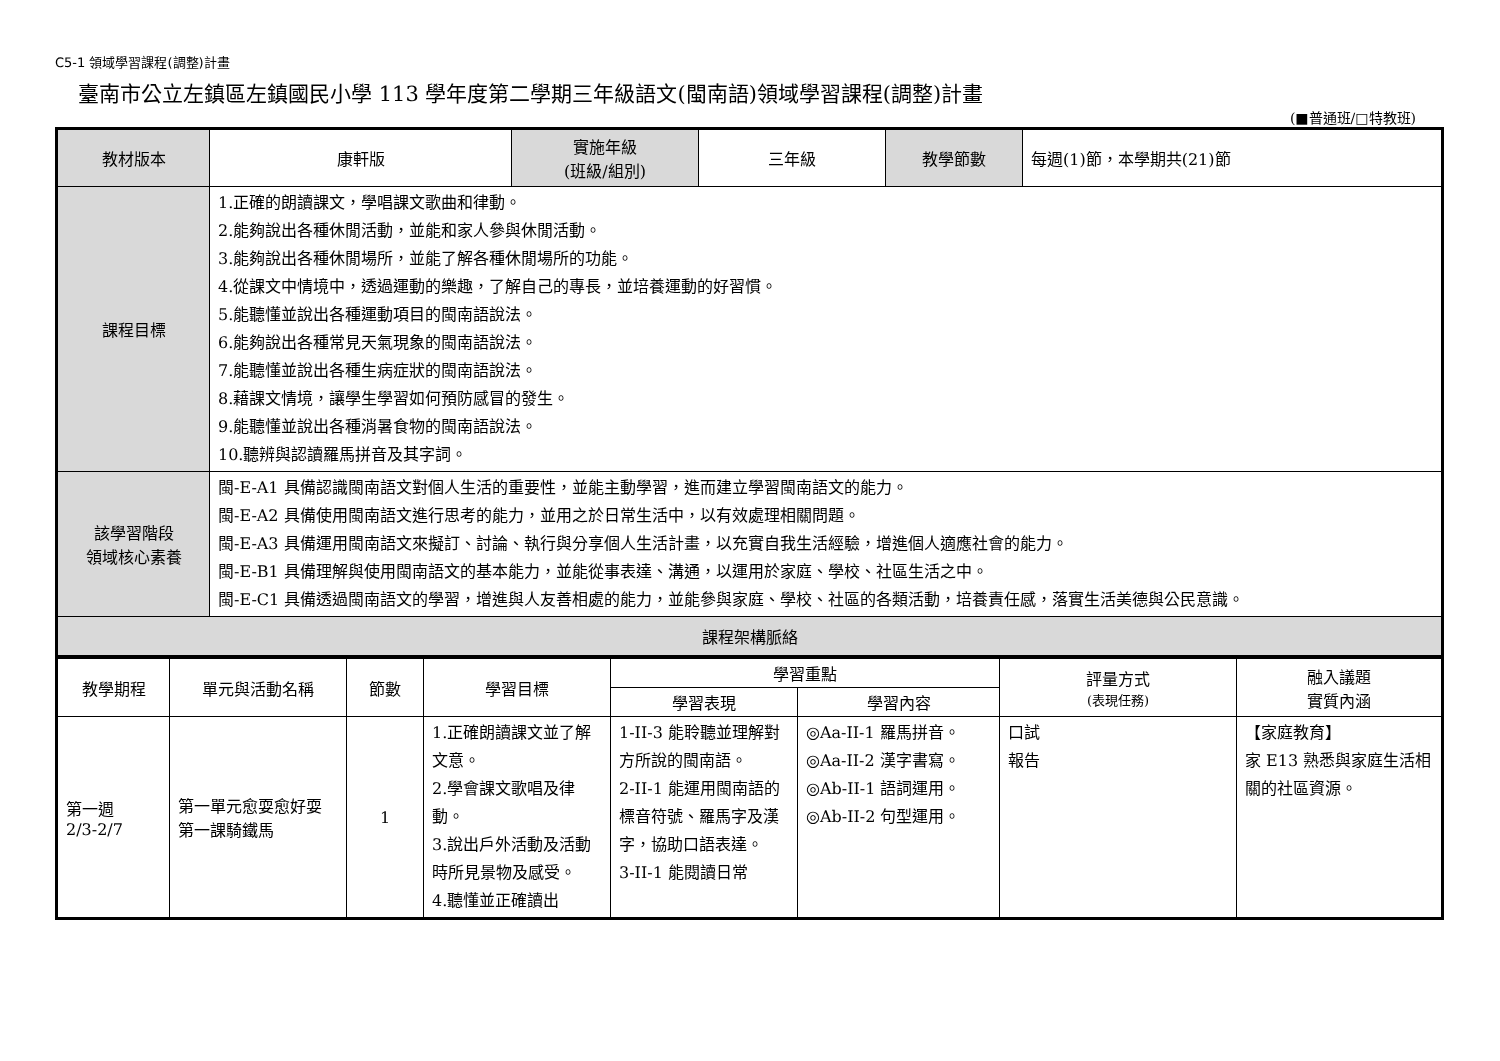C5-1 領域學習課程(調整)計畫
臺南市公立左鎮區左鎮國民小學 113 學年度第二學期三年級語文(閩南語)領域學習課程(調整)計畫
(■普通班/□特教班)
| 教材版本 | 康軒版 | 實施年級 (班級/組別) | 三年級 | 教學節數 | 每週(1)節，本學期共(21)節 |
| 課程目標 | 1.正確的朗讀課文，學唱課文歌曲和律動。 2.能夠說出各種休閒活動，並能和家人參與休閒活動。 3.能夠說出各種休閒場所，並能了解各種休閒場所的功能。 4.從課文中情境中，透過運動的樂趣，了解自己的專長，並培養運動的好習慣。 5.能聽懂並說出各種運動項目的閩南語說法。 6.能夠說出各種常見天氣現象的閩南語說法。 7.能聽懂並說出各種生病症狀的閩南語說法。 8.藉課文情境，讓學生學習如何預防感冒的發生。 9.能聽懂並說出各種消暑食物的閩南語說法。 10.聽辨與認讀羅馬拼音及其字詞。 | | | | |
| 該學習階段 領域核心素養 | 閩-E-A1 具備認識閩南語文對個人生活的重要性，並能主動學習，進而建立學習閩南語文的能力。 閩-E-A2 具備使用閩南語文進行思考的能力，並用之於日常生活中，以有效處理相關問題。 閩-E-A3 具備運用閩南語文來擬訂、討論、執行與分享個人生活計畫，以充實自我生活經驗，增進個人適應社會的能力。 閩-E-B1 具備理解與使用閩南語文的基本能力，並能從事表達、溝通，以運用於家庭、學校、社區生活之中。 閩-E-C1 具備透過閩南語文的學習，增進與人友善相處的能力，並能參與家庭、學校、社區的各類活動，培養責任感，落實生活美德與公民意識。 | | | | |
| 課程架構脈絡 | | | | | |
| 教學期程 | 單元與活動名稱 | 節數 | 學習目標 | 學習重點 | | 評量方式 (表現任務) | 融入議題 實質內涵 |
| --- | --- | --- | --- | --- | --- | --- | --- |
| | | | | 學習表現 | 學習內容 | | |
| 第一週 2/3-2/7 | 第一單元愈耍愈好耍 第一課騎鐵馬 | 1 | 1.正確朗讀課文並了解文意。 2.學會課文歌唱及律動。 3.說出戶外活動及活動時所見景物及感受。 4.聽懂並正確讀出 | 1-II-3 能聆聽並理解對方所說的閩南語。 2-II-1 能運用閩南語的標音符號、羅馬字及漢字，協助口語表達。 3-II-1 能閱讀日常 | ◎Aa-II-1 羅馬拼音。 ◎Aa-II-2 漢字書寫。 ◎Ab-II-1 語詞運用。 ◎Ab-II-2 句型運用。 | 口試 報告 | 【家庭教育】 家 E13 熟悉與家庭生活相關的社區資源。 |